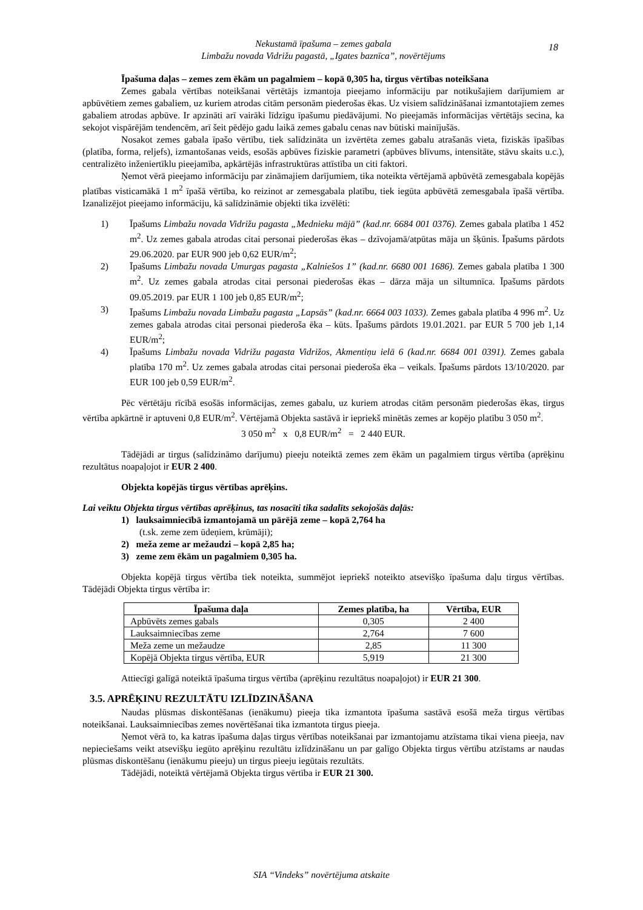Nekustamā īpašuma – zemes gabala
Limbažu novada Vidrižu pagastā, „Igates baznīca”, novērtējums
18
Īpašuma daļas – zemes zem ēkām un pagalmiem – kopā 0,305 ha, tirgus vērtības noteikšana
Zemes gabala vērtības noteikšanai vērtētājs izmantoja pieejamo informāciju par notikušajiem darījumiem ar apbūvētiem zemes gabaliem, uz kuriem atrodas citām personām piederošas ēkas. Uz visiem salīdzināšanai izmantotajiem zemes gabaliem atrodas apbūve. Ir apzināti arī vairāki līdzīgu īpašumu piedāvājumi. No pieejamās informācijas vērtētājs secina, ka sekojot vispārējām tendencēm, arī šeit pēdējo gadu laikā zemes gabalu cenas nav būtiski mainījušās.
Nosakot zemes gabala īpašo vērtību, tiek salīdzināta un izvērtēta zemes gabalu atrašanās vieta, fiziskās īpašības (platība, forma, reljefs), izmantošanas veids, esošās apbūves fiziskie parametri (apbūves blīvums, intensitāte, stāvu skaits u.c.), centralizēto inženiertīklu pieejamība, apkārtējās infrastruktūras attīstība un citi faktori.
Ņemot vērā pieejamo informāciju par zināmajiem darījumiem, tika noteikta vērtējamā apbūvētā zemesgabala kopējās platības visticamākā 1 m<sup>2</sup> īpašā vērtība, ko reizinot ar zemesgabala platību, tiek iegūta apbūvētā zemesgabala īpašā vērtība. Izanalizējot pieejamo informāciju, kā salīdzināmie objekti tika izvēlēti:
1) Īpašums Limbažu novada Vidrižu pagasta „Mednieku mājā” (kad.nr. 6684 001 0376). Zemes gabala platība 1 452 m<sup>2</sup>. Uz zemes gabala atrodas citai personai piederošas ēkas – dzīvojamā/atpūtas māja un šķūnis. Īpašums pārdots 29.06.2020. par EUR 900 jeb 0,62 EUR/m<sup>2</sup>;
2) Īpašums Limbažu novada Umurgas pagasta „Kalniešos 1” (kad.nr. 6680 001 1686). Zemes gabala platība 1 300 m<sup>2</sup>. Uz zemes gabala atrodas citai personai piederošas ēkas – dārza māja un siltumnīca. Īpašums pārdots 09.05.2019. par EUR 1 100 jeb 0,85 EUR/m<sup>2</sup>;
3) Īpašums Limbažu novada Limbažu pagasta „Lapsās” (kad.nr. 6664 003 1033). Zemes gabala platība 4 996 m<sup>2</sup>. Uz zemes gabala atrodas citai personai piederoša ēka – kūts. Īpašums pārdots 19.01.2021. par EUR 5 700 jeb 1,14 EUR/m<sup>2</sup>;
4) Īpašums Limbažu novada Vidrižu pagasta Vidrižos, Akmentiņu ielā 6 (kad.nr. 6684 001 0391). Zemes gabala platība 170 m<sup>2</sup>. Uz zemes gabala atrodas citai personai piederoša ēka – veikals. Īpašums pārdots 13/10/2020. par EUR 100 jeb 0,59 EUR/m<sup>2</sup>.
Pēc vērtētāju rīcībā esošās informācijas, zemes gabalu, uz kuriem atrodas citām personām piederošas ēkas, tirgus vērtība apkārtnē ir aptuveni 0,8 EUR/m<sup>2</sup>. Vērtējamā Objekta sastāvā ir iepriekš minētās zemes ar kopējo platību 3 050 m<sup>2</sup>.
3 050 m<sup>2</sup> x 0,8 EUR/m<sup>2</sup> = 2 440 EUR.
Tādējādi ar tirgus (salīdzināmo darījumu) pieeju noteiktā zemes zem ēkām un pagalmiem tirgus vērtība (aprēķinu rezultātus noapaļojot ir EUR 2 400.
Objekta kopējās tirgus vērtības aprēķins.
Lai veiktu Objekta tirgus vērtības aprēķinus, tas nosacīti tika sadalīts sekojošās daļās:
1) lauksaimniecībā izmantojamā un pārējā zeme – kopā 2,764 ha
(t.sk. zeme zem ūdeņiem, krūmāji);
2) meža zeme ar mežaudzi – kopā 2,85 ha;
3) zeme zem ēkām un pagalmiem 0,305 ha.
Objekta kopējā tirgus vērtība tiek noteikta, summējot iepriekš noteikto atsevišķo īpašuma daļu tirgus vērtības. Tādējādi Objekta tirgus vērtība ir:
| Īpašuma daļa | Zemes platība, ha | Vērtība, EUR |
| --- | --- | --- |
| Apbūvēts zemes gabals | 0,305 | 2 400 |
| Lauksaimniecības zeme | 2,764 | 7 600 |
| Meža zeme un mežaudze | 2,85 | 11 300 |
| Kopējā Objekta tirgus vērtība, EUR | 5,919 | 21 300 |
Attiecīgi galīgā noteiktā īpašuma tirgus vērtība (aprēķinu rezultātus noapaļojot) ir EUR 21 300.
3.5. APRĒĶINU REZULTĀTU IZLĪDZINĀŠANA
Naudas plūsmas diskontēšanas (ienākumu) pieeja tika izmantota īpašuma sastāvā esošā meža tirgus vērtības noteikšanai. Lauksaimniecības zemes novērtēšanai tika izmantota tirgus pieeja.
Ņemot vērā to, ka katras īpašuma daļas tirgus vērtības noteikšanai par izmantojamu atzīstama tikai viena pieeja, nav nepieciešams veikt atsevišķu iegūto aprēķinu rezultātu izlīdzināšanu un par galīgo Objekta tirgus vērtību atzīstams ar naudas plūsmas diskontēšanu (ienākumu pieeju) un tirgus pieeju iegūtais rezultāts.
Tādējādi, noteiktā vērtējamā Objekta tirgus vērtība ir EUR 21 300.
SIA “Vindeks” novērtējuma atskaite